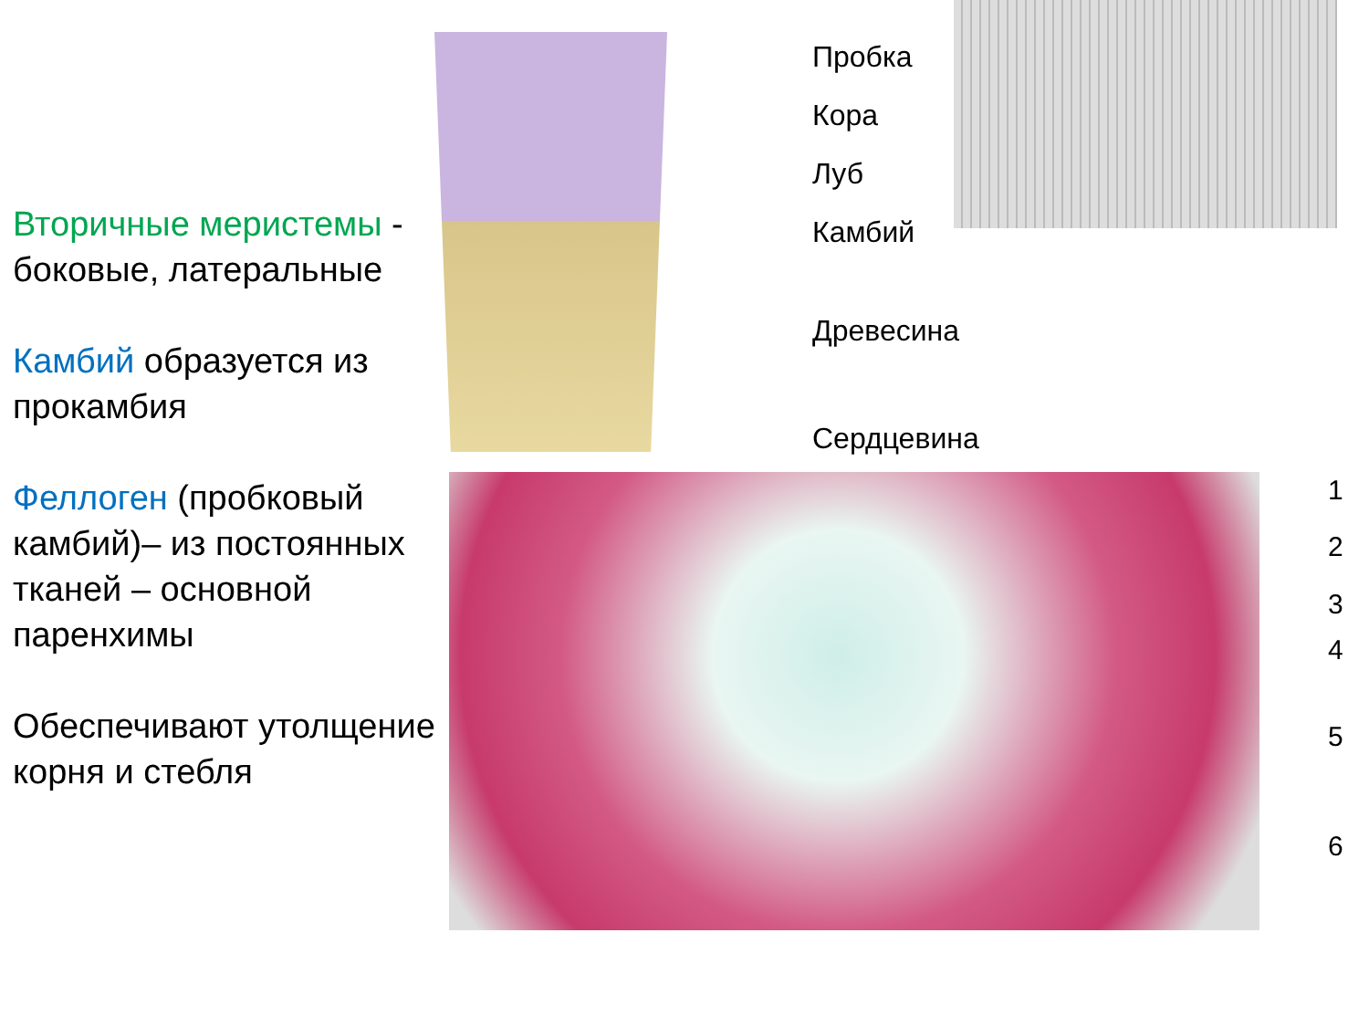Вторичные меристемы - боковые, латеральные
Камбий образуется из прокамбия
Феллоген (пробковый камбий)– из постоянных тканей – основной паренхимы
Обеспечивают утолщение корня и стебля
Пробка
Кора
Луб
Камбий
Древесина
Сердцевина
1
2
3
4
5
6